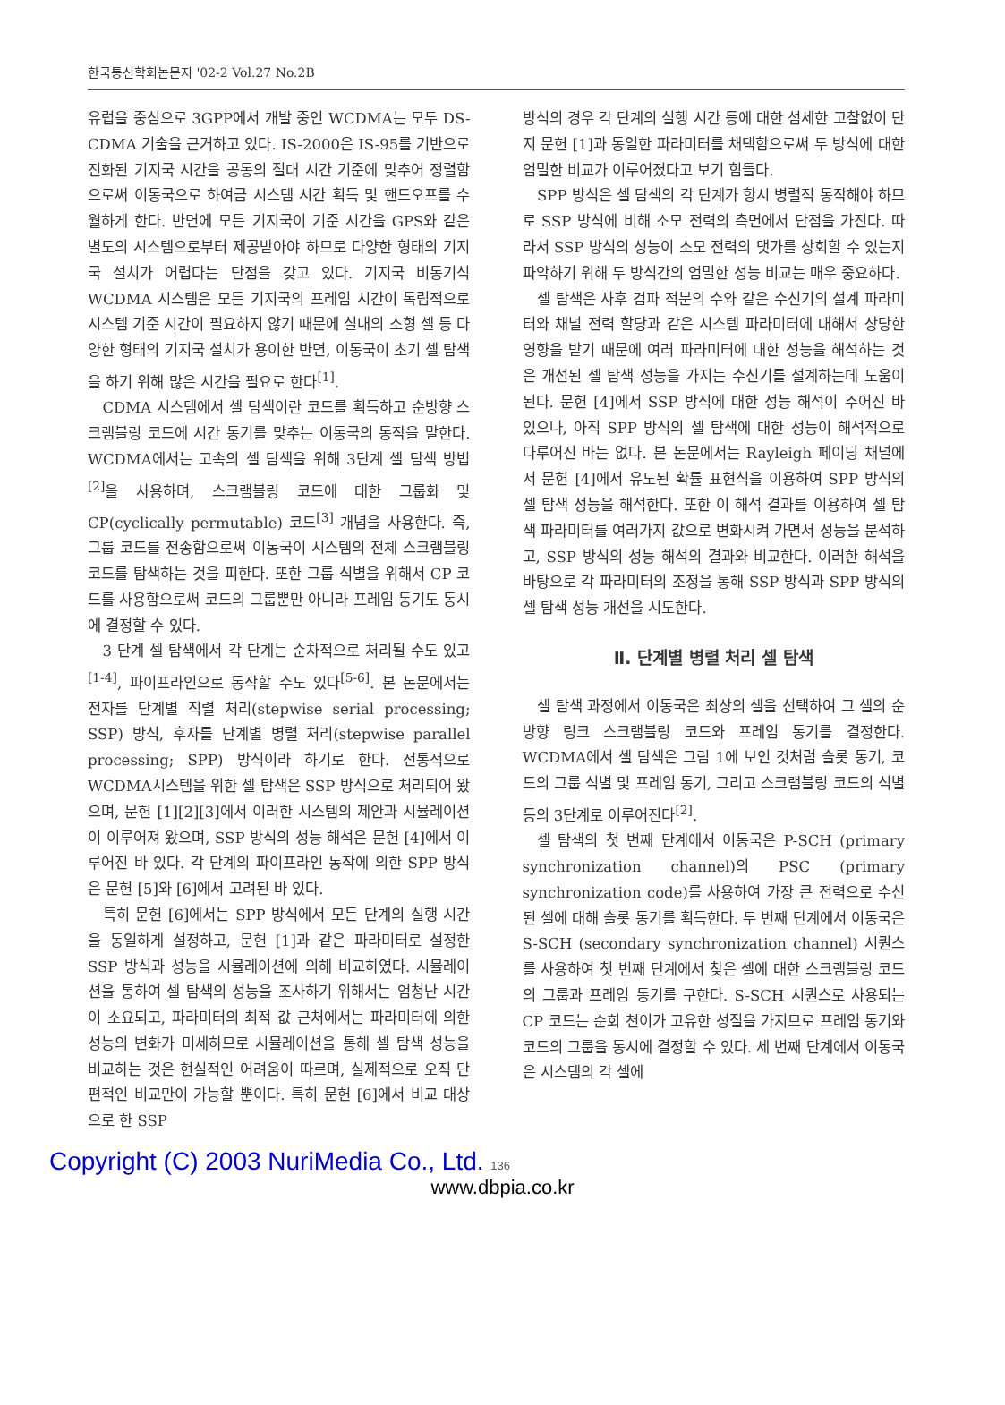한국통신학회논문지 '02-2 Vol.27 No.2B
유럽을 중심으로 3GPP에서 개발 중인 WCDMA는 모두 DS-CDMA 기술을 근거하고 있다. IS-2000은 IS-95를 기반으로 진화된 기지국 시간을 공통의 절대 시간 기준에 맞추어 정렬함으로써 이동국으로 하여금 시스템 시간 획득 및 핸드오프를 수월하게 한다. 반면에 모든 기지국이 기준 시간을 GPS와 같은 별도의 시스템으로부터 제공받아야 하므로 다양한 형태의 기지국 설치가 어렵다는 단점을 갖고 있다. 기지국 비동기식 WCDMA 시스템은 모든 기지국의 프레임 시간이 독립적으로 시스템 기준 시간이 필요하지 않기 때문에 실내의 소형 셀 등 다양한 형태의 기지국 설치가 용이한 반면, 이동국이 초기 셀 탐색을 하기 위해 많은 시간을 필요로 한다<sup>[1]</sup>.
CDMA 시스템에서 셀 탐색이란 코드를 획득하고 순방향 스크램블링 코드에 시간 동기를 맞추는 이동국의 동작을 말한다. WCDMA에서는 고속의 셀 탐색을 위해 3단계 셀 탐색 방법<sup>[2]</sup>을 사용하며, 스크램블링 코드에 대한 그룹화 및 CP(cyclically permutable) 코드<sup>[3]</sup> 개념을 사용한다. 즉, 그룹 코드를 전송함으로써 이동국이 시스템의 전체 스크램블링 코드를 탐색하는 것을 피한다. 또한 그룹 식별을 위해서 CP 코드를 사용함으로써 코드의 그룹뿐만 아니라 프레임 동기도 동시에 결정할 수 있다.
3 단계 셀 탐색에서 각 단계는 순차적으로 처리될 수도 있고<sup>[1-4]</sup>, 파이프라인으로 동작할 수도 있다<sup>[5-6]</sup>. 본 논문에서는 전자를 단계별 직렬 처리(stepwise serial processing; SSP) 방식, 후자를 단계별 병렬 처리(stepwise parallel processing; SPP) 방식이라 하기로 한다. 전통적으로 WCDMA시스템을 위한 셀 탐색은 SSP 방식으로 처리되어 왔으며, 문헌 [1][2][3]에서 이러한 시스템의 제안과 시뮬레이션이 이루어져 왔으며, SSP 방식의 성능 해석은 문헌 [4]에서 이루어진 바 있다. 각 단계의 파이프라인 동작에 의한 SPP 방식은 문헌 [5]와 [6]에서 고려된 바 있다.
특히 문헌 [6]에서는 SPP 방식에서 모든 단계의 실행 시간을 동일하게 설정하고, 문헌 [1]과 같은 파라미터로 설정한 SSP 방식과 성능을 시뮬레이션에 의해 비교하였다. 시뮬레이션을 통하여 셀 탐색의 성능을 조사하기 위해서는 엄청난 시간이 소요되고, 파라미터의 최적 값 근처에서는 파라미터에 의한 성능의 변화가 미세하므로 시뮬레이션을 통해 셀 탐색 성능을 비교하는 것은 현실적인 어려움이 따르며, 실제적으로 오직 단편적인 비교만이 가능할 뿐이다. 특히 문헌 [6]에서 비교 대상으로 한 SSP
방식의 경우 각 단계의 실행 시간 등에 대한 섬세한 고찰없이 단지 문헌 [1]과 동일한 파라미터를 채택함으로써 두 방식에 대한 엄밀한 비교가 이루어졌다고 보기 힘들다.
SPP 방식은 셀 탐색의 각 단계가 항시 병렬적 동작해야 하므로 SSP 방식에 비해 소모 전력의 측면에서 단점을 가진다. 따라서 SSP 방식의 성능이 소모 전력의 댓가를 상회할 수 있는지 파악하기 위해 두 방식간의 엄밀한 성능 비교는 매우 중요하다.
셀 탐색은 사후 검파 적분의 수와 같은 수신기의 설계 파라미터와 채널 전력 할당과 같은 시스템 파라미터에 대해서 상당한 영향을 받기 때문에 여러 파라미터에 대한 성능을 해석하는 것은 개선된 셀 탐색 성능을 가지는 수신기를 설계하는데 도움이 된다. 문헌 [4]에서 SSP 방식에 대한 성능 해석이 주어진 바 있으나, 아직 SPP 방식의 셀 탐색에 대한 성능이 해석적으로 다루어진 바는 없다. 본 논문에서는 Rayleigh 페이딩 채널에서 문헌 [4]에서 유도된 확률 표현식을 이용하여 SPP 방식의 셀 탐색 성능을 해석한다. 또한 이 해석 결과를 이용하여 셀 탐색 파라미터를 여러가지 값으로 변화시켜 가면서 성능을 분석하고, SSP 방식의 성능 해석의 결과와 비교한다. 이러한 해석을 바탕으로 각 파라미터의 조정을 통해 SSP 방식과 SPP 방식의 셀 탐색 성능 개선을 시도한다.
Ⅱ. 단계별 병렬 처리 셀 탐색
셀 탐색 과정에서 이동국은 최상의 셀을 선택하여 그 셀의 순방향 링크 스크램블링 코드와 프레임 동기를 결정한다. WCDMA에서 셀 탐색은 그림 1에 보인 것처럼 슬롯 동기, 코드의 그룹 식별 및 프레임 동기, 그리고 스크램블링 코드의 식별 등의 3단계로 이루어진다<sup>[2]</sup>.
셀 탐색의 첫 번째 단계에서 이동국은 P-SCH (primary synchronization channel)의 PSC (primary synchronization code)를 사용하여 가장 큰 전력으로 수신된 셀에 대해 슬롯 동기를 획득한다. 두 번째 단계에서 이동국은 S-SCH (secondary synchronization channel) 시퀀스를 사용하여 첫 번째 단계에서 찾은 셀에 대한 스크램블링 코드의 그룹과 프레임 동기를 구한다. S-SCH 시퀀스로 사용되는 CP 코드는 순회 천이가 고유한 성질을 가지므로 프레임 동기와 코드의 그룹을 동시에 결정할 수 있다. 세 번째 단계에서 이동국은 시스템의 각 셀에
Copyright (C) 2003 NuriMedia Co., Ltd. 136
www.dbpia.co.kr